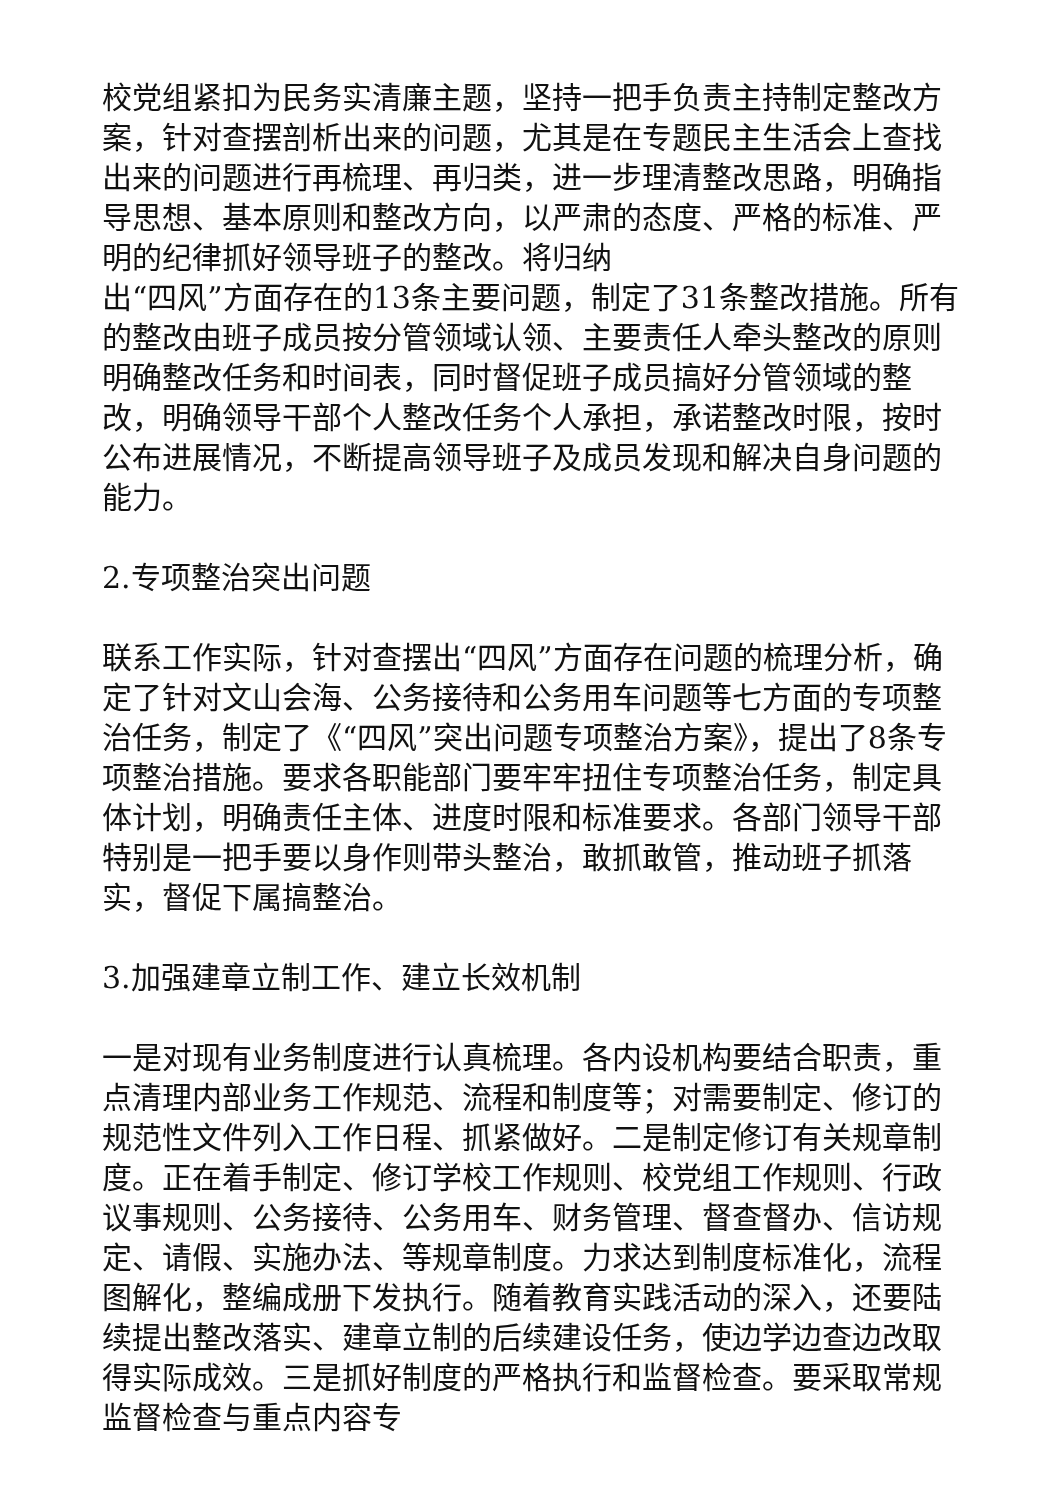校党组紧扣为民务实清廉主题，坚持一把手负责主持制定整改方案，针对查摆剖析出来的问题，尤其是在专题民主生活会上查找出来的问题进行再梳理、再归类，进一步理清整改思路，明确指导思想、基本原则和整改方向，以严肃的态度、严格的标准、严明的纪律抓好领导班子的整改。将归纳
出“四风”方面存在的13条主要问题，制定了31条整改措施。所有的整改由班子成员按分管领域认领、主要责任人牵头整改的原则明确整改任务和时间表，同时督促班子成员搞好分管领域的整改，明确领导干部个人整改任务个人承担，承诺整改时限，按时公布进展情况，不断提高领导班子及成员发现和解决自身问题的能力。
2.专项整治突出问题
联系工作实际，针对查摆出“四风”方面存在问题的梳理分析，确定了针对文山会海、公务接待和公务用车问题等七方面的专项整治任务，制定了《“四风”突出问题专项整治方案》，提出了8条专项整治措施。要求各职能部门要牢牢扭住专项整治任务，制定具体计划，明确责任主体、进度时限和标准要求。各部门领导干部特别是一把手要以身作则带头整治，敢抓敢管，推动班子抓落实，督促下属搞整治。
3.加强建章立制工作、建立长效机制
一是对现有业务制度进行认真梳理。各内设机构要结合职责，重点清理内部业务工作规范、流程和制度等；对需要制定、修订的规范性文件列入工作日程、抓紧做好。二是制定修订有关规章制度。正在着手制定、修订学校工作规则、校党组工作规则、行政议事规则、公务接待、公务用车、财务管理、督查督办、信访规定、请假、实施办法、等规章制度。力求达到制度标准化，流程图解化，整编成册下发执行。随着教育实践活动的深入，还要陆续提出整改落实、建章立制的后续建设任务，使边学边查边改取得实际成效。三是抓好制度的严格执行和监督检查。要采取常规监督检查与重点内容专